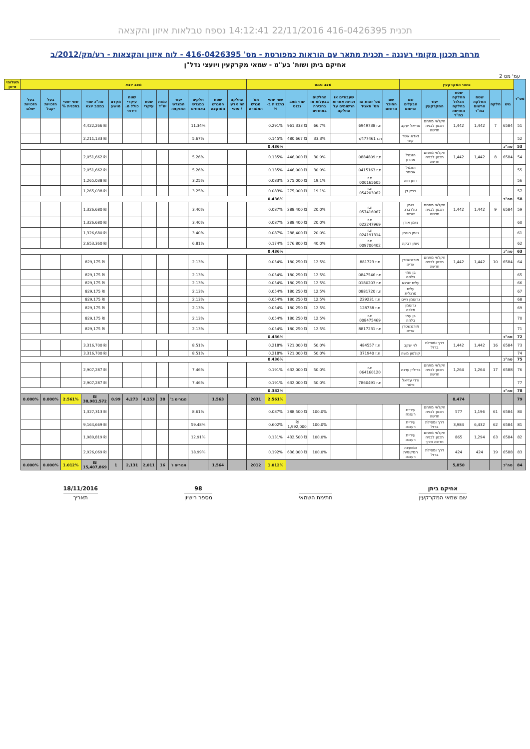תכנית 416-0426395 22/11/2016 14:12:41 נספח טבלאות איזון והקצאה
מרחב תכנון מקומי רעננה - תכנית מתאר עם הוראות כמפורטת - מס' 416-0426395 - לוח איזון והקצאות - רע/מק/2012/ב
אחיקם ביתן ושות' בע"מ - שמאי מקרקעין ויועצי נדל"ן
עמ' מס 2
| מס"ד | נתוני המקרקעין | | | | | | מצב נכנס | | | | | | | מצב יוצא | | | | | | | | | | | | תשלומי איזון |
| --- | --- | --- | --- | --- | --- | --- | --- | --- | --- | --- | --- | --- | --- | --- | --- | --- | --- | --- | --- | --- | --- | --- | --- | --- | --- | --- |
| | גוש | חלקה | שטח החלקה הרשום במ"ר | שטח החלקה הכלול בחלקה החדשה במ"ר | יעוד המקרקעין | שם הבעלים הרשום | שם החוכר הרשום | מס' זהות או מס' תאגיד | שעבודים או זכויות אחרות הרשומים על החלקה | החלקים בבעלות או בחכירה באחוזים | שווי מצב נכנס | שווי יחסי בתכנית ב-% | מס' מגרש התמורה | החלקה המ ארעי / סופי | שטח המגרש המוקצה | חלקים במגרש באחוזים | יעוד המגרש המוקצה | כמות יח"ד | שטח עיקרי | שטח עיקרי כולל מ. דירתי | מקדם מושע | סה"כ שווי במצב יוצא | שווי יחסי בתכנית % | בעל הזכויות יקבל | בעל הזכויות ישלם | |
| 51 | 6584 | 7 | 1,442 | 1,442 | חקלאי מתחם תכנון לבניה חדשה | נוריאל יעקב | | ת.ז 6949738 | | 66.7% | ₪ 961,333 | 0.291% | | | | 11.34% | | | | | | ₪ 4,422,266 | | | | |
| 52 | | | | | | זאדא אשר קשי | | ת.ז 477461/ד | | 33.3% | ₪ 480,667 | 0.145% | | | | 5.67% | | | | | | ₪ 2,211,133 | | | | |
| 53 | סה"כ | | | | | | | | | | | 0.436% | | | | | | | | | | | | | | |
| 54 | 6584 | 8 | 1,442 | 1,442 | חקלאי מתחם תכנון לבניה חדשה | הזנטל אהרון | | ת.ז 0884809 | | 30.9% | ₪ 446,000 | 0.135% | | | | 5.26% | | | | | | ₪ 2,051,662 | | | | |
| 55 | | | | | | הזנטל אסתר | | ת.ז 0415163 | | 30.9% | ₪ 446,000 | 0.135% | | | | 5.26% | | | | | | ₪ 2,051,662 | | | | |
| 56 | | | | | | דותן חוה | | ת.ז 000165605 | | 19.1% | ₪ 275,000 | 0.083% | | | | 3.25% | | | | | | ₪ 1,265,038 | | | | |
| 57 | | | | | | ברק דן | | ת.ז 054203062 | | 19.1% | ₪ 275,000 | 0.083% | | | | 3.25% | | | | | | ₪ 1,265,038 | | | | |
| 58 | סה"כ | | | | | | | | | | | 0.436% | | | | | | | | | | | | | | |
| 59 | 6584 | 9 | 1,442 | 1,442 | חקלאי מתחם תכנון לבניה חדשה | ניומן גולדברג שרית | | ת.ז 057416967 | | 20.0% | ₪ 288,400 | 0.087% | | | | 3.40% | | | | | | ₪ 1,326,680 | | | | |
| 60 | | | | | | ניומן אורן | | ת.ז 022247969 | | 20.0% | ₪ 288,400 | 0.087% | | | | 3.40% | | | | | | ₪ 1,326,680 | | | | |
| 61 | | | | | | ניומן הונתן | | ת.ז 024191314 | | 20.0% | ₪ 288,400 | 0.087% | | | | 3.40% | | | | | | ₪ 1,326,680 | | | | |
| 62 | | | | | | ניומן רבקה | | ת.ז 009700402 | | 40.0% | ₪ 576,800 | 0.174% | | | | 6.81% | | | | | | ₪ 2,653,360 | | | | |
| 63 | סה"כ | | | | | | | | | | | 0.436% | | | | | | | | | | | | | | |
| 64 | 6584 | 10 | 1,442 | 1,442 | חקלאי מתחם תכנון לבניה חדשה | מורגנשטרן אריה | | ת.ז 881723 | | 12.5% | ₪ 180,250 | 0.054% | | | | 2.13% | | | | | | ₪ 829,175 | | | | |
| 65 | | | | | | בן עמי בלהה | | ת.ז 0847546 | | 12.5% | ₪ 180,250 | 0.054% | | | | 2.13% | | | | | | ₪ 829,175 | | | | |
| 66 | | | | | | עליס שרגא | | ת.ז 0180203 | | 12.5% | ₪ 180,250 | 0.054% | | | | 2.13% | | | | | | ₪ 829,175 | | | | |
| 67 | | | | | | עליס מרגלית | | ת.ז 0881720 | | 12.5% | ₪ 180,250 | 0.054% | | | | 2.13% | | | | | | ₪ 829,175 | | | | |
| 68 | | | | | | גרוסמן חיים | | ת.ז 229231 | | 12.5% | ₪ 180,250 | 0.054% | | | | 2.13% | | | | | | ₪ 829,175 | | | | |
| 69 | | | | | | גרוסמן מלכה | | ת.ז 128738 | | 12.5% | ₪ 180,250 | 0.054% | | | | 2.13% | | | | | | ₪ 829,175 | | | | |
| 70 | | | | | | בן עמי בלהה | | ת.ז 008475469 | | 12.5% | ₪ 180,250 | 0.054% | | | | 2.13% | | | | | | ₪ 829,175 | | | | |
| 71 | | | | | | מורגנשטרן אריה | | ת.ז 8817231 | | 12.5% | ₪ 180,250 | 0.054% | | | | 2.13% | | | | | | ₪ 829,175 | | | | |
| 72 | סה"כ | | | | | | | | | | | 0.436% | | | | | | | | | | | | | | |
| 73 | 6584 | 16 | 1,442 | 1,442 | דרך ומסילת ברזל | לוי יעקב | | ת.ז 484557 | | 50.0% | ₪ 721,000 | 0.218% | | | | 8.51% | | | | | | ₪ 3,316,700 | | | | |
| 74 | | | | | | קולטון משה | | ת.ז 371940 | | 50.0% | ₪ 721,000 | 0.218% | | | | 8.51% | | | | | | ₪ 3,316,700 | | | | |
| 75 | סה"כ | | | | | | | | | | | 0.436% | | | | | | | | | | | | | | |
| 76 | 6588 | 17 | 1,264 | 1,264 | חקלאי מתחם תכנון לבניה חדשה | בריליין עדנה | | ת.ז 064160120 | | 50.0% | ₪ 632,000 | 0.191% | | | | 7.46% | | | | | | ₪ 2,907,287 | | | | |
| 77 | | | | | | ורדי עדיאל פיטר | | ת.ז 7860491 | | 50.0% | ₪ 632,000 | 0.191% | | | | 7.46% | | | | | | ₪ 2,907,287 | | | | |
| 78 | סה"כ | | | | | | | | | | | 0.382% | | | | | | | | | | | | | | |
| 79 | | | | 8,474 | | | | | | | | 2.561% | 2031 | | 1,563 | | מגורים ב' | 38 | 4,153 | 4,273 | 0.99 | ₪ 38,981,572 | 2.561% | 0.000% | 0.000% | |
| 80 | 6584 | 61 | 1,196 | 577 | חקלאי מתחם תכנון לבניה חדשה | עיריית רעננה | | | | 100.0% | ₪ 288,500 | 0.087% | | | | 8.61% | | | | | | ₪ 1,327,313 | | | | |
| 81 | 6584 | 62 | 6,432 | 3,984 | דרך ומסילת ברזל | עיריית רעננה | | | | 100.0% | ₪ 1,992,000 | 0.602% | | | | 59.48% | | | | | | ₪ 9,164,669 | | | | |
| 82 | 6584 | 63 | 1,294 | 865 | חקלאי מתחם תכנון לבניה חדשה ודרך | עיריית רעננה | | | | 100.0% | ₪ 432,500 | 0.131% | | | | 12.91% | | | | | | ₪ 1,989,819 | | | | |
| 83 | 6588 | 19 | 424 | 424 | דרך ומסילת ברזל | המועצה המקומית רעננה | | | | 100.0% | ₪ 636,000 | 0.192% | | | | 18.99% | | | | | | ₪ 2,926,069 | | | | |
| 84 | סה"כ | | | 5,850 | | | | | | | | 1.012% | 2012 | | 1,564 | | מגורים ג' | 16 | 2,011 | 2,131 | 1 | ₪ 15,407,869 | 1.012% | 0.000% | 0.000% | |
אחיקם ביתן
שם שמאי המקרקעין
חתימת השמאי 98
מספר רישיון
18/11/2016
תאריך